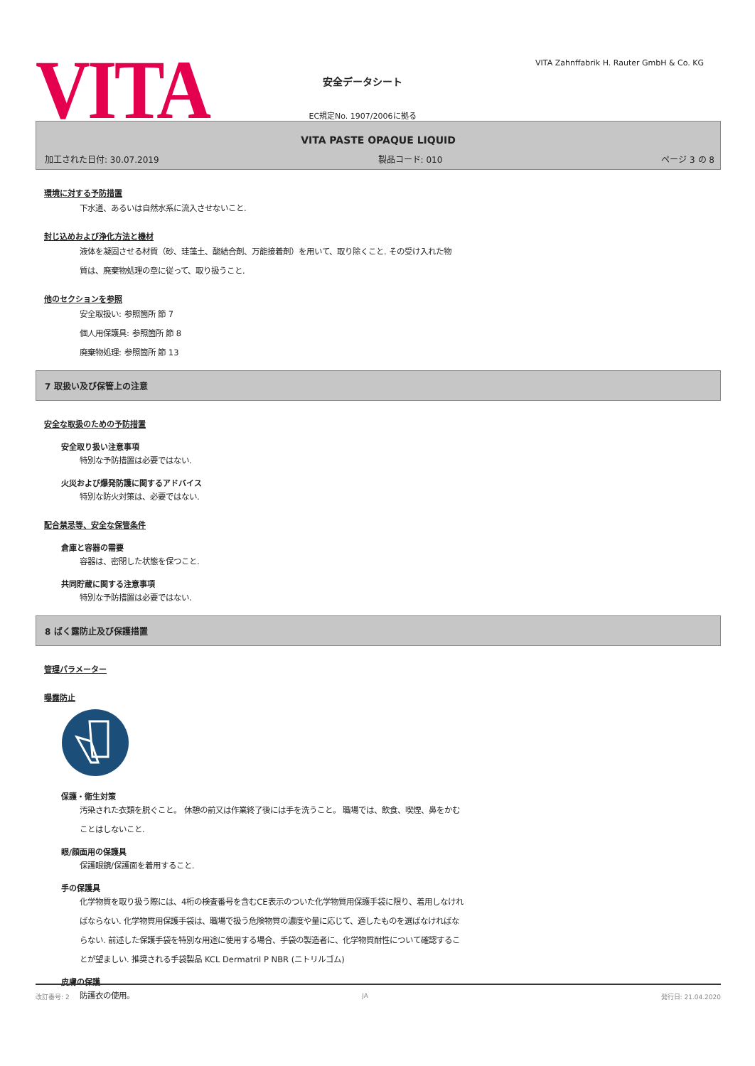VITA
安全データシート
EC規定No. 1907/2006に拠る
VITA Zahnffabrik H. Rauter GmbH & Co. KG
VITA PASTE OPAQUE LIQUID
加工された日付: 30.07.2019 製品コード: 010 ページ 3 の 8
環境に対する予防措置
下水道、あるいは自然水系に流入させないこと.
封じ込めおよび浄化方法と機材
液体を凝固させる材質（砂、珪藻土、酸結合剤、万能接着剤）を用いて、取り除くこと. その受け入れた物
質は、廃棄物処理の章に従って、取り扱うこと.
他のセクションを参照
安全取扱い: 参照箇所 節 7
個人用保護具: 参照箇所 節 8
廃棄物処理: 参照箇所 節 13
7 取扱い及び保管上の注意
安全な取扱のための予防措置
安全取り扱い注意事項
特別な予防措置は必要ではない.
火災および爆発防護に関するアドバイス
特別な防火対策は、必要ではない.
配合禁忌等、安全な保管条件
倉庫と容器の需要
容器は、密閉した状態を保つこと.
共同貯蔵に関する注意事項
特別な予防措置は必要ではない.
8 ばく露防止及び保護措置
管理パラメーター
曝露防止
保護・衛生対策
汚染された衣類を脱ぐこと。 休憩の前又は作業終了後には手を洗うこと。 職場では、飲食、喫煙、鼻をかむ
ことはしないこと.
眼/顔面用の保護具
保護眼鏡/保護面を着用すること.
手の保護具
化学物質を取り扱う際には、4桁の検査番号を含むCE表示のついた化学物質用保護手袋に限り、着用しなけれ
ばならない. 化学物質用保護手袋は、職場で扱う危険物質の濃度や量に応じて、適したものを選ばなければな
らない. 前述した保護手袋を特別な用途に使用する場合、手袋の製造者に、化学物質耐性について確認するこ
とが望ましい. 推奨される手袋製品 KCL Dermatril P NBR (ニトリルゴム)
皮膚の保護
防護衣の使用。
改訂番号: 2 JA 発行日: 21.04.2020